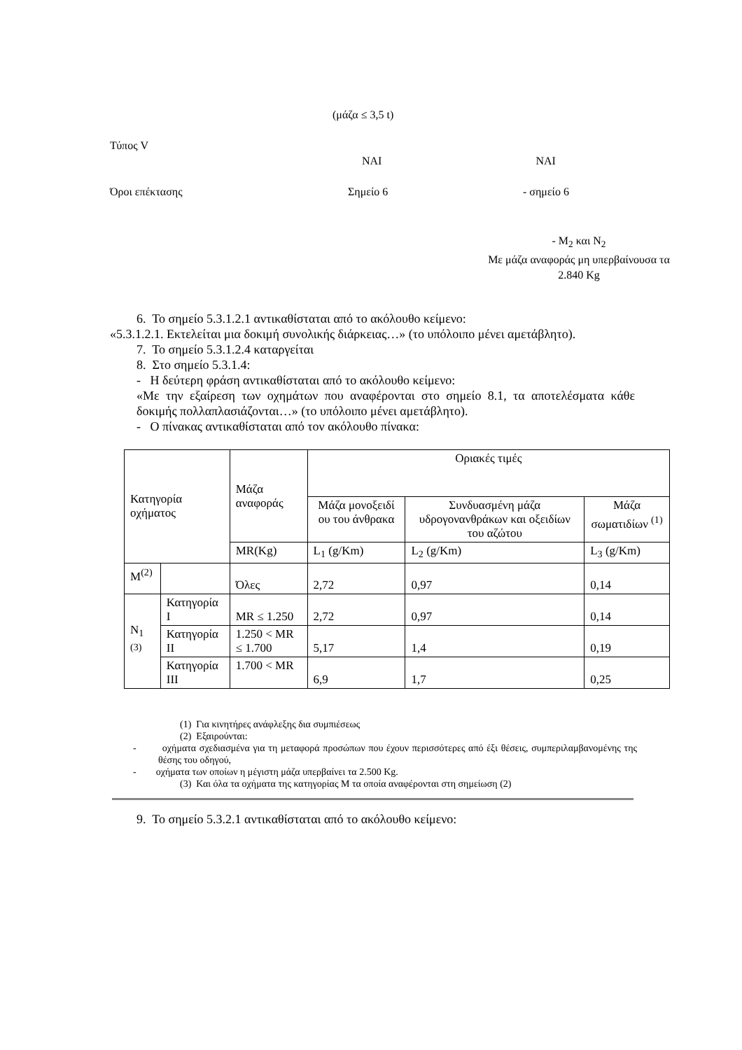(μάζα ≤ 3,5 t)
Τύπος V
ΝΑΙ ΝΑΙ
Όροι επέκτασης Σημείο 6 - σημείο 6
- M<sub>2</sub> και N<sub>2</sub>
Με μάζα αναφοράς μη υπερβαίνουσα τα 2.840 Kg
6. Το σημείο 5.3.1.2.1 αντικαθίσταται από το ακόλουθο κείμενο:
«5.3.1.2.1. Εκτελείται μια δοκιμή συνολικής διάρκειας…» (το υπόλοιπο μένει αμετάβλητο).
7. Το σημείο 5.3.1.2.4 καταργείται
8. Στο σημείο 5.3.1.4:
- Η δεύτερη φράση αντικαθίσταται από το ακόλουθο κείμενο:
«Με την εξαίρεση των οχημάτων που αναφέρονται στο σημείο 8.1, τα αποτελέσματα κάθε δοκιμής πολλαπλασιάζονται…» (το υπόλοιπο μένει αμετάβλητο).
- Ο πίνακας αντικαθίσταται από τον ακόλουθο πίνακα:
| Κατηγορία οχήματος | | Μάζα αναφοράς | Οριακές τιμές | | |
| | | | Μάζα μονοξειδί ου του άνθρακα | Συνδυασμένη μάζα υδρογονανθράκων και οξειδίων του αζώτου | Μάζα σωματιδίων <sup>(1)</sup> |
| | | MR(Kg) | L<sub>1</sub> (g/Km) | L<sub>2</sub> (g/Km) | L<sub>3</sub> (g/Km) |
| M<sup>(2)</sup> | | Όλες | 2,72 | 0,97 | 0,14 |
| N<sub>1</sub> <sup>(3)</sup> | Κατηγορία I | MR ≤ 1.250 | 2,72 | 0,97 | 0,14 |
| | Κατηγορία II | 1.250 < MR ≤ 1.700 | 5,17 | 1,4 | 0,19 |
| | Κατηγορία III | 1.700 < MR | 6,9 | 1,7 | 0,25 |
(1) Για κινητήρες ανάφλεξης δια συμπιέσεως
(2) Εξαιρούνται:
- οχήματα σχεδιασμένα για τη μεταφορά προσώπων που έχουν περισσότερες από έξι θέσεις, συμπεριλαμβανομένης της θέσης του οδηγού,
- οχήματα των οποίων η μέγιστη μάζα υπερβαίνει τα 2.500 Kg.
(3) Και όλα τα οχήματα της κατηγορίας Μ τα οποία αναφέρονται στη σημείωση (2)
9. Το σημείο 5.3.2.1 αντικαθίσταται από το ακόλουθο κείμενο: